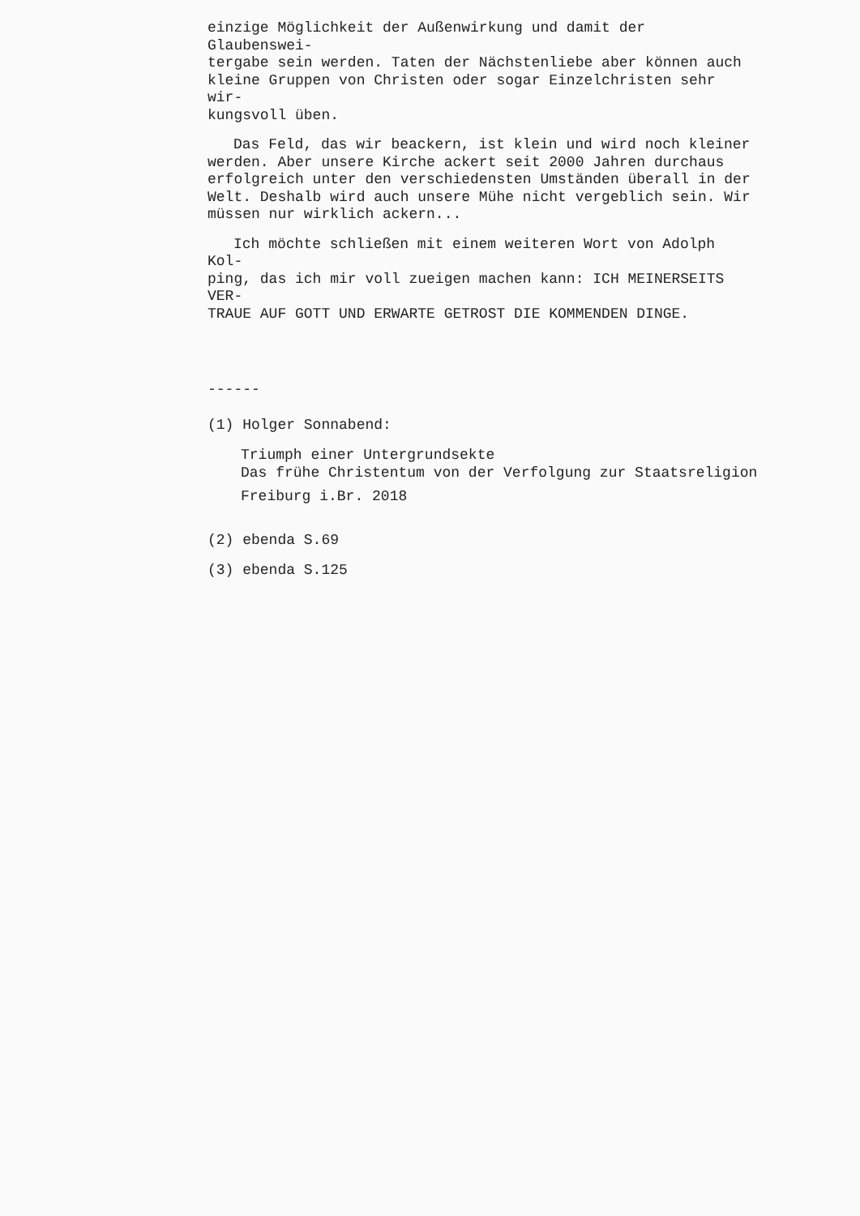einzige Möglichkeit der Außenwirkung und damit der Glaubenswei-
tergabe sein werden. Taten der Nächstenliebe aber können auch
kleine Gruppen von Christen oder sogar Einzelchristen sehr wir-
kungsvoll üben.
Das Feld, das wir beackern, ist klein und wird noch kleiner
werden. Aber unsere Kirche ackert seit 2000 Jahren durchaus
erfolgreich unter den verschiedensten Umständen überall in der
Welt. Deshalb wird auch unsere Mühe nicht vergeblich sein. Wir
müssen nur wirklich ackern...
Ich möchte schließen mit einem weiteren Wort von Adolph Kol-
ping, das ich mir voll zueigen machen kann: ICH MEINERSEITS VER-
TRAUE AUF GOTT UND ERWARTE GETROST DIE KOMMENDEN DINGE.
------
(1) Holger Sonnabend:
Triumph einer Untergrundsekte
Das frühe Christentum von der Verfolgung zur Staatsreligion
Freiburg i.Br. 2018
(2) ebenda S.69
(3) ebenda S.125